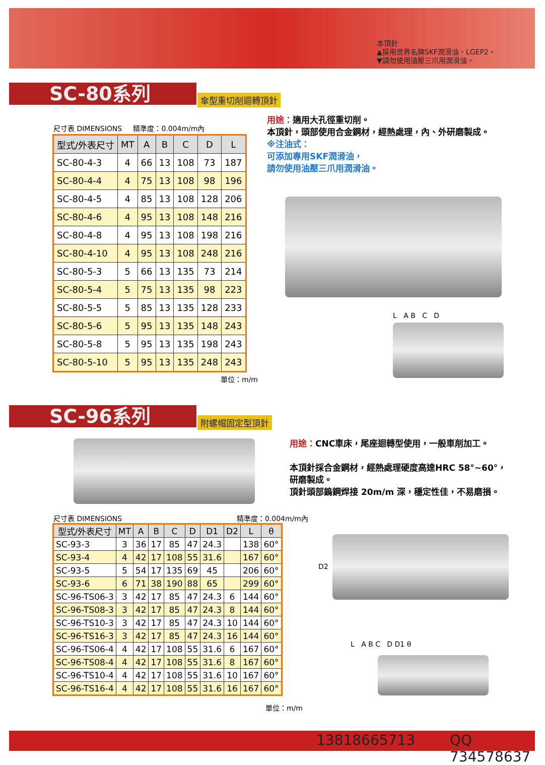本頂針
▲採用世界名牌SKF潤滑油，LGEP2。
▼請勿使用油壓三爪用潤滑油。
SC-80系列 傘型重切削迴轉頂針
尺寸表 DIMENSIONS 精準度：0.004m/m內
| 型式/外表尺寸 | MT | A | B | C | D | L |
| --- | --- | --- | --- | --- | --- | --- |
| SC-80-4-3 | 4 | 66 | 13 | 108 | 73 | 187 |
| SC-80-4-4 | 4 | 75 | 13 | 108 | 98 | 196 |
| SC-80-4-5 | 4 | 85 | 13 | 108 | 128 | 206 |
| SC-80-4-6 | 4 | 95 | 13 | 108 | 148 | 216 |
| SC-80-4-8 | 4 | 95 | 13 | 108 | 198 | 216 |
| SC-80-4-10 | 4 | 95 | 13 | 108 | 248 | 216 |
| SC-80-5-3 | 5 | 66 | 13 | 135 | 73 | 214 |
| SC-80-5-4 | 5 | 75 | 13 | 135 | 98 | 223 |
| SC-80-5-5 | 5 | 85 | 13 | 135 | 128 | 233 |
| SC-80-5-6 | 5 | 95 | 13 | 135 | 148 | 243 |
| SC-80-5-8 | 5 | 95 | 13 | 135 | 198 | 243 |
| SC-80-5-10 | 5 | 95 | 13 | 135 | 248 | 243 |
單位：m/m
用途：適用大孔徑重切削。
本頂針，頭部使用合金鋼材，經熱處理，內、外研磨製成。
※注油式：
可添加專用SKF潤滑油，
請勿使用油壓三爪用潤滑油。
L A B C D
SC-96系列 附螺帽固定型頂針
用途：CNC車床，尾座迴轉型使用，一般車削加工。
本頂針採合金鋼材，經熱處理硬度高達HRC 58°~60°，研磨製成。
頂針頭部鎢鋼焊接 20m/m 深，穩定性佳，不易磨損。
尺寸表 DIMENSIONS 精準度：0.004m/m內
| 型式/外表尺寸 | MT | A | B | C | D | D1 | D2 | L | θ |
| --- | --- | --- | --- | --- | --- | --- | --- | --- | --- |
| SC-93-3 | 3 | 36 | 17 | 85 | 47 | 24.3 | | 138 | 60° |
| SC-93-4 | 4 | 42 | 17 | 108 | 55 | 31.6 | | 167 | 60° |
| SC-93-5 | 5 | 54 | 17 | 135 | 69 | 45 | | 206 | 60° |
| SC-93-6 | 6 | 71 | 38 | 190 | 88 | 65 | | 299 | 60° |
| SC-96-TS06-3 | 3 | 42 | 17 | 85 | 47 | 24.3 | 6 | 144 | 60° |
| SC-96-TS08-3 | 3 | 42 | 17 | 85 | 47 | 24.3 | 8 | 144 | 60° |
| SC-96-TS10-3 | 3 | 42 | 17 | 85 | 47 | 24.3 | 10 | 144 | 60° |
| SC-96-TS16-3 | 3 | 42 | 17 | 85 | 47 | 24.3 | 16 | 144 | 60° |
| SC-96-TS06-4 | 4 | 42 | 17 | 108 | 55 | 31.6 | 6 | 167 | 60° |
| SC-96-TS08-4 | 4 | 42 | 17 | 108 | 55 | 31.6 | 8 | 167 | 60° |
| SC-96-TS10-4 | 4 | 42 | 17 | 108 | 55 | 31.6 | 10 | 167 | 60° |
| SC-96-TS16-4 | 4 | 42 | 17 | 108 | 55 | 31.6 | 16 | 167 | 60° |
單位：m/m
D2
L A B C D D1 θ
13818665713 QQ 734578637